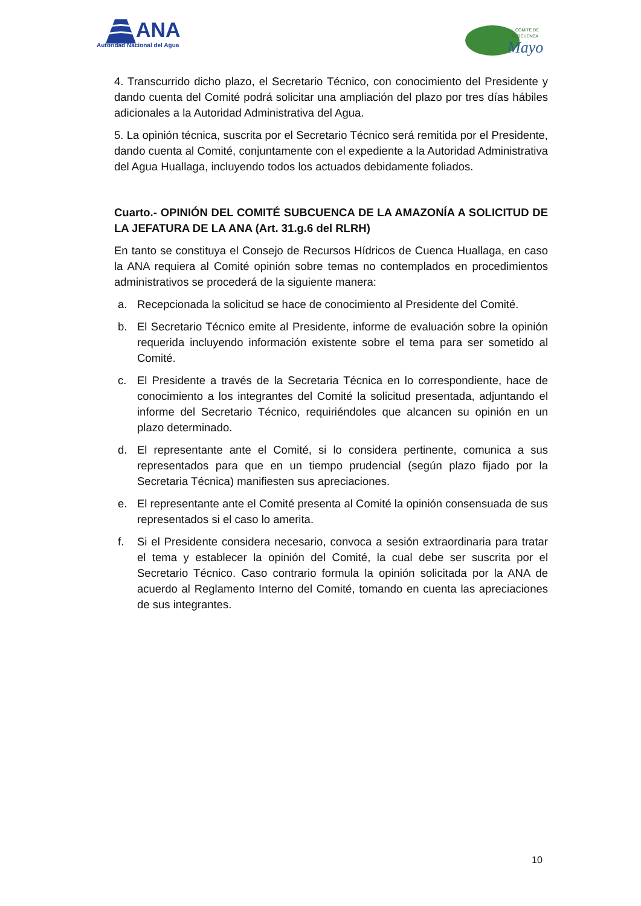ANA
Autoridad Nacional del Agua
COMITÉ DE
SUBCUENCA
Mayo
4. Transcurrido dicho plazo, el Secretario Técnico, con conocimiento del Presidente y dando cuenta del Comité podrá solicitar una ampliación del plazo por tres días hábiles adicionales a la Autoridad Administrativa del Agua.
5. La opinión técnica, suscrita por el Secretario Técnico será remitida por el Presidente, dando cuenta al Comité, conjuntamente con el expediente a la Autoridad Administrativa del Agua Huallaga, incluyendo todos los actuados debidamente foliados.
Cuarto.- OPINIÓN DEL COMITÉ SUBCUENCA DE LA AMAZONÍA A SOLICITUD DE LA JEFATURA DE LA ANA (Art. 31.g.6 del RLRH)
En tanto se constituya el Consejo de Recursos Hídricos de Cuenca Huallaga, en caso la ANA requiera al Comité opinión sobre temas no contemplados en procedimientos administrativos se procederá de la siguiente manera:
a. Recepcionada la solicitud se hace de conocimiento al Presidente del Comité.
b. El Secretario Técnico emite al Presidente, informe de evaluación sobre la opinión requerida incluyendo información existente sobre el tema para ser sometido al Comité.
c. El Presidente a través de la Secretaria Técnica en lo correspondiente, hace de conocimiento a los integrantes del Comité la solicitud presentada, adjuntando el informe del Secretario Técnico, requiriéndoles que alcancen su opinión en un plazo determinado.
d. El representante ante el Comité, si lo considera pertinente, comunica a sus representados para que en un tiempo prudencial (según plazo fijado por la Secretaria Técnica) manifiesten sus apreciaciones.
e. El representante ante el Comité presenta al Comité la opinión consensuada de sus representados si el caso lo amerita.
f. Si el Presidente considera necesario, convoca a sesión extraordinaria para tratar el tema y establecer la opinión del Comité, la cual debe ser suscrita por el Secretario Técnico. Caso contrario formula la opinión solicitada por la ANA de acuerdo al Reglamento Interno del Comité, tomando en cuenta las apreciaciones de sus integrantes.
10